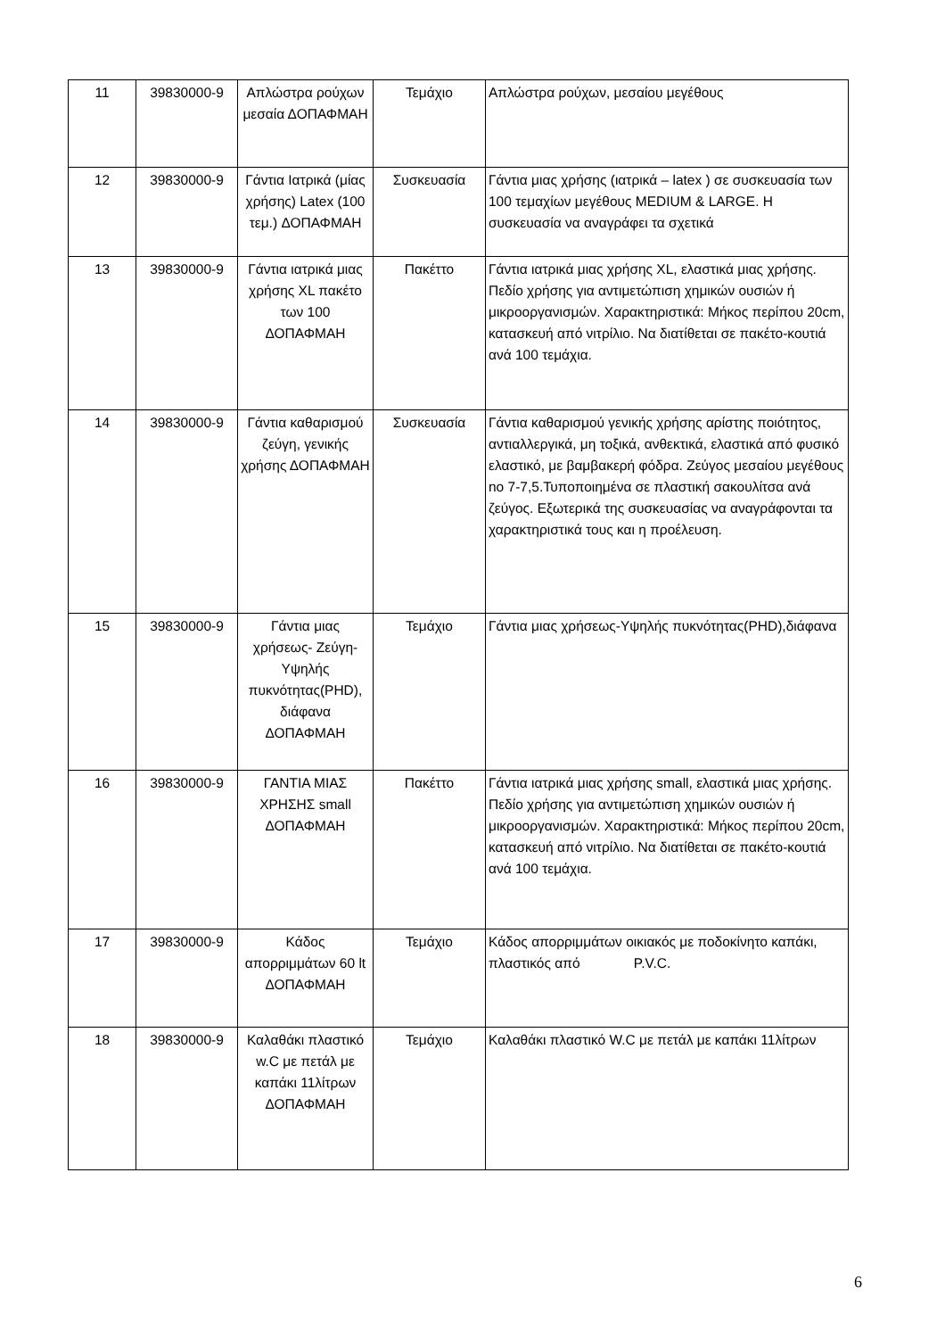| 11 | 39830000-9 | Απλώστρα ρούχων μεσαία ΔΟΠΑΦΜΑΗ | Τεμάχιο | Απλώστρα ρούχων, μεσαίου μεγέθους |
| 12 | 39830000-9 | Γάντια Ιατρικά (μίας χρήσης) Latex (100 τεμ.) ΔΟΠΑΦΜΑΗ | Συσκευασία | Γάντια μιας χρήσης (ιατρικά – latex ) σε συσκευασία των 100 τεμαχίων μεγέθους MEDIUM & LARGE. Η συσκευασία να αναγράφει τα σχετικά |
| 13 | 39830000-9 | Γάντια ιατρικά μιας χρήσης XL πακέτο των 100 ΔΟΠΑΦΜΑΗ | Πακέττο | Γάντια ιατρικά μιας χρήσης XL, ελαστικά μιας χρήσης. Πεδίο χρήσης για αντιμετώπιση χημικών ουσιών ή μικροοργανισμών. Χαρακτηριστικά: Μήκος περίπου 20cm, κατασκευή από νιτρίλιο. Να διατίθεται σε πακέτο-κουτιά ανά 100 τεμάχια. |
| 14 | 39830000-9 | Γάντια καθαρισμού ζεύγη, γενικής χρήσης ΔΟΠΑΦΜΑΗ | Συσκευασία | Γάντια καθαρισμού γενικής χρήσης αρίστης ποιότητος, αντιαλλεργικά, μη τοξικά, ανθεκτικά, ελαστικά από φυσικό ελαστικό, με βαμβακερή φόδρα. Ζεύγος μεσαίου μεγέθους no 7-7,5.Τυποποιημένα σε πλαστική σακουλίτσα ανά ζεύγος. Εξωτερικά της συσκευασίας να αναγράφονται τα χαρακτηριστικά τους και η προέλευση. |
| 15 | 39830000-9 | Γάντια μιας χρήσεως- Ζεύγη-Υψηλής πυκνότητας(PHD), διάφανα ΔΟΠΑΦΜΑΗ | Τεμάχιο | Γάντια μιας χρήσεως-Υψηλής πυκνότητας(PHD),διάφανα |
| 16 | 39830000-9 | ΓΑΝΤΙΑ ΜΙΑΣ ΧΡΗΣΗΣ small ΔΟΠΑΦΜΑΗ | Πακέττο | Γάντια ιατρικά μιας χρήσης small, ελαστικά μιας χρήσης. Πεδίο χρήσης για αντιμετώπιση χημικών ουσιών ή μικροοργανισμών. Χαρακτηριστικά: Μήκος περίπου 20cm, κατασκευή από νιτρίλιο. Να διατίθεται σε πακέτο-κουτιά ανά 100 τεμάχια. |
| 17 | 39830000-9 | Κάδος απορριμμάτων 60 lt ΔΟΠΑΦΜΑΗ | Τεμάχιο | Κάδος απορριμμάτων οικιακός με ποδοκίνητο καπάκι, πλαστικός από P.V.C. |
| 18 | 39830000-9 | Καλαθάκι πλαστικό w.C με πετάλ με καπάκι 11λίτρων ΔΟΠΑΦΜΑΗ | Τεμάχιο | Καλαθάκι πλαστικό W.C με πετάλ με καπάκι 11λίτρων |
6